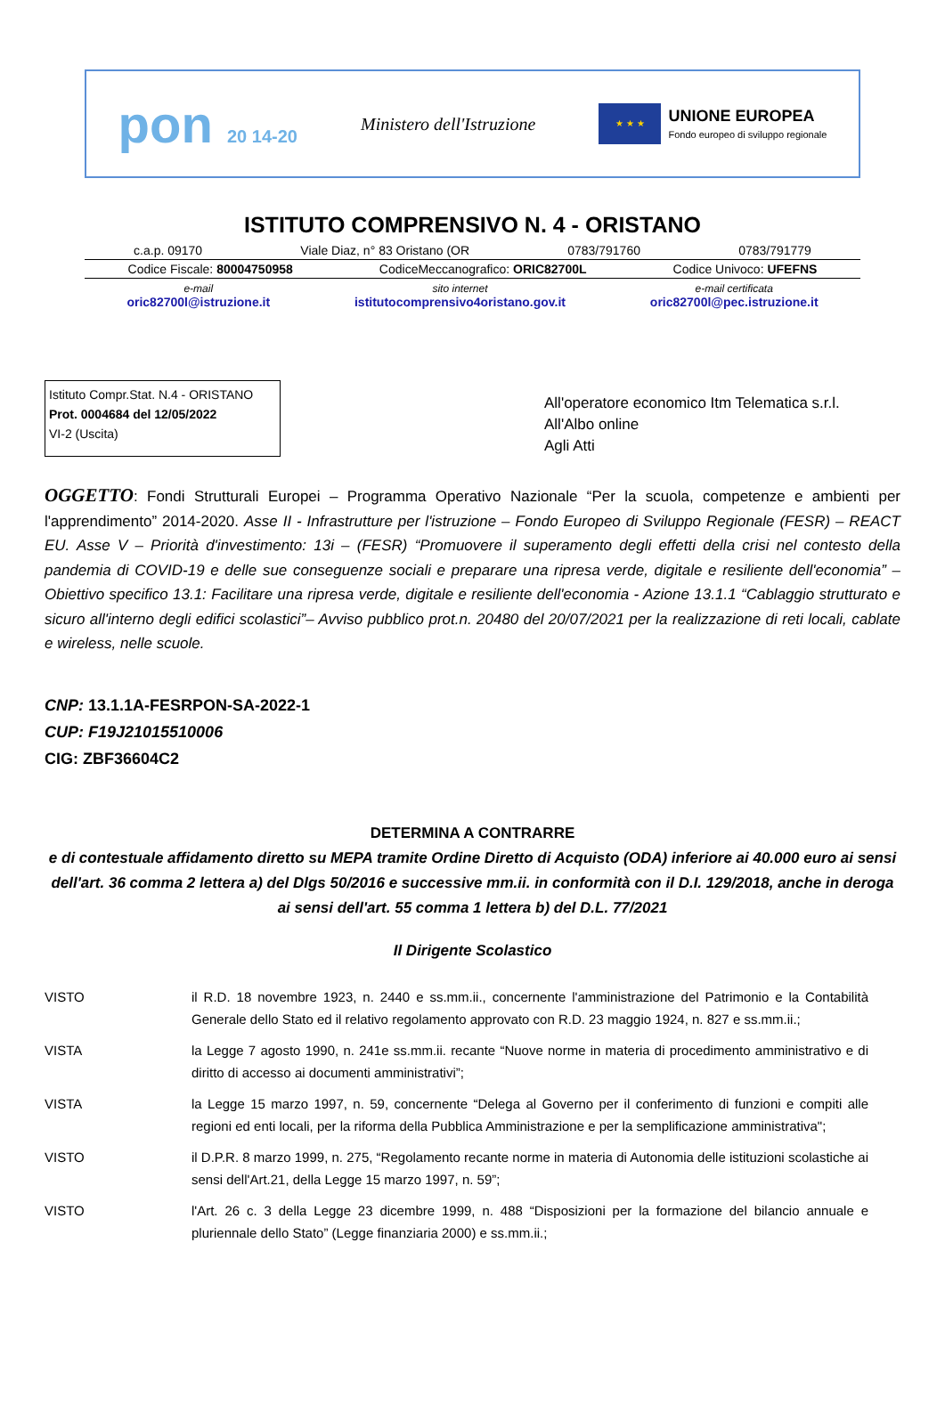pon 20 14-20 Ministero dell'Istruzione
★ ★ ★
UNIONE EUROPEA
Fondo europeo di sviluppo regionale
ISTITUTO COMPRENSIVO N. 4 - ORISTANO
c.a.p. 09170 Viale Diaz, n° 83 Oristano (OR 0783/791760 0783/791779
Codice Fiscale: 80004750958 CodiceMeccanografico: ORIC82700L Codice Univoco: UFEFNS
e-mail
oric82700l@istruzione.it sito internet
istitutocomprensivo4oristano.gov.it e-mail certificata
oric82700l@pec.istruzione.it
Istituto Compr.Stat. N.4 - ORISTANO
Prot. 0004684 del 12/05/2022
VI-2 (Uscita)
All'operatore economico Itm Telematica s.r.l.
All'Albo online
Agli Atti
OGGETTO: Fondi Strutturali Europei – Programma Operativo Nazionale “Per la scuola, competenze e ambienti per l'apprendimento” 2014-2020. Asse II - Infrastrutture per l'istruzione – Fondo Europeo di Sviluppo Regionale (FESR) – REACT EU. Asse V – Priorità d'investimento: 13i – (FESR) “Promuovere il superamento degli effetti della crisi nel contesto della pandemia di COVID-19 e delle sue conseguenze sociali e preparare una ripresa verde, digitale e resiliente dell'economia” – Obiettivo specifico 13.1: Facilitare una ripresa verde, digitale e resiliente dell'economia - Azione 13.1.1 “Cablaggio strutturato e sicuro all'interno degli edifici scolastici”– Avviso pubblico prot.n. 20480 del 20/07/2021 per la realizzazione di reti locali, cablate e wireless, nelle scuole.
CNP: 13.1.1A-FESRPON-SA-2022-1
CUP: F19J21015510006
CIG: ZBF36604C2
DETERMINA A CONTRARRE
e di contestuale affidamento diretto su MEPA tramite Ordine Diretto di Acquisto (ODA) inferiore ai 40.000 euro ai sensi dell'art. 36 comma 2 lettera a) del Dlgs 50/2016 e successive mm.ii. in conformità con il D.I. 129/2018, anche in deroga ai sensi dell'art. 55 comma 1 lettera b) del D.L. 77/2021
Il Dirigente Scolastico
VISTO il R.D. 18 novembre 1923, n. 2440 e ss.mm.ii., concernente l'amministrazione del Patrimonio e la Contabilità Generale dello Stato ed il relativo regolamento approvato con R.D. 23 maggio 1924, n. 827 e ss.mm.ii.;
VISTA la Legge 7 agosto 1990, n. 241e ss.mm.ii. recante “Nuove norme in materia di procedimento amministrativo e di diritto di accesso ai documenti amministrativi”;
VISTA la Legge 15 marzo 1997, n. 59, concernente “Delega al Governo per il conferimento di funzioni e compiti alle regioni ed enti locali, per la riforma della Pubblica Amministrazione e per la semplificazione amministrativa";
VISTO il D.P.R. 8 marzo 1999, n. 275, “Regolamento recante norme in materia di Autonomia delle istituzioni scolastiche ai sensi dell'Art.21, della Legge 15 marzo 1997, n. 59”;
VISTO l'Art. 26 c. 3 della Legge 23 dicembre 1999, n. 488 “Disposizioni per la formazione del bilancio annuale e pluriennale dello Stato” (Legge finanziaria 2000) e ss.mm.ii.;